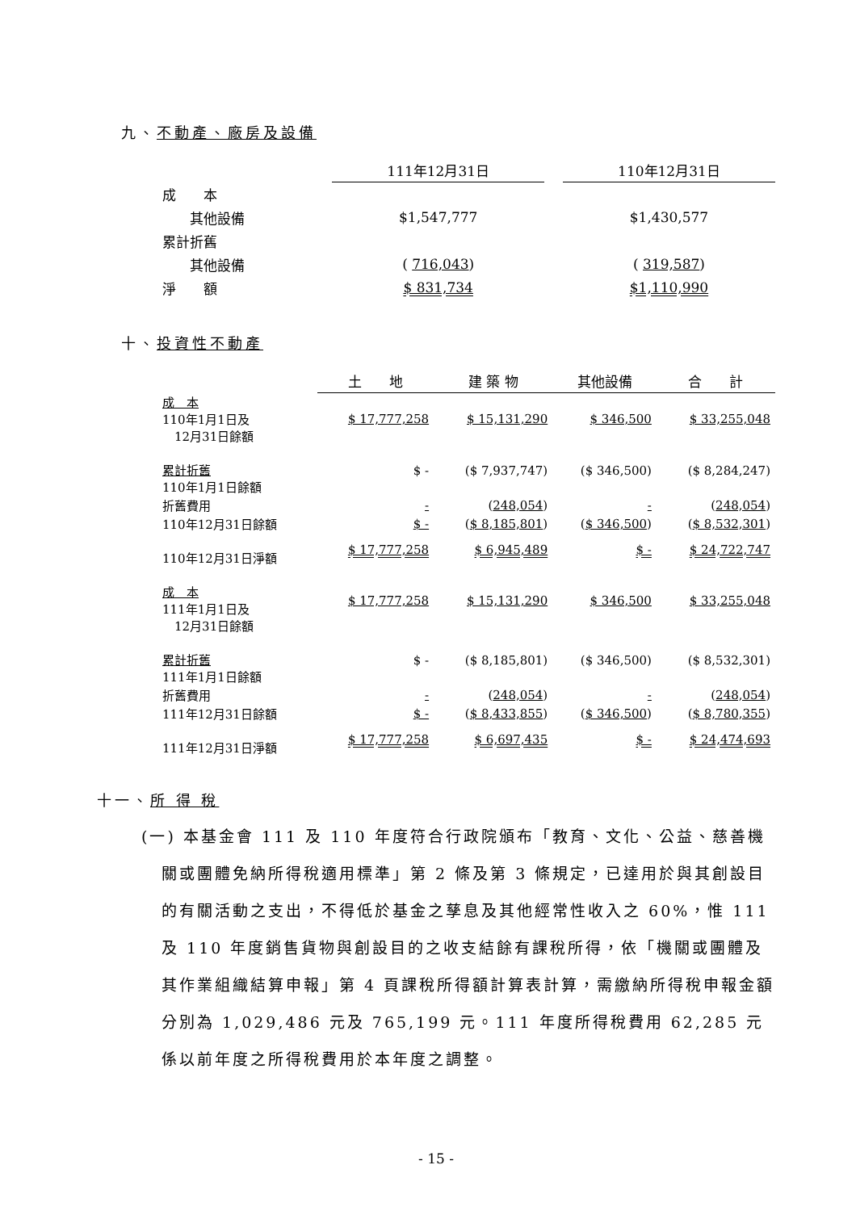九、不動產、廠房及設備
| | 111年12月31日 | | 110年12月31日 |
| 成 本 | | | |
| 其他設備 | $1,547,777 | | $1,430,577 |
| 累計折舊 | | | |
| 其他設備 | ( 716,043 ) | | ( 319,587 ) |
| 淨 額 | $ 831,734 | | $1,110,990 |
十、投資性不動產
| | 土 地 | 建 築 物 | 其他設備 | 合 計 |
| 成 本 110年1月1日及 12月31日餘額 | $ 17,777,258 | $ 15,131,290 | $ 346,500 | $ 33,255,048 |
| 累計折舊 110年1月1日餘額 | $ - | ($ 7,937,747) | ($ 346,500) | ($ 8,284,247) |
| 折舊費用 | - | ( 248,054 ) | - | ( 248,054 ) |
| 110年12月31日餘額 | $ - | ( $ 8,185,801 ) | ( $ 346,500 ) | ( $ 8,532,301 ) |
| 110年12月31日淨額 | $ 17,777,258 | $ 6,945,489 | $ - | $ 24,722,747 |
| 成 本 111年1月1日及 12月31日餘額 | $ 17,777,258 | $ 15,131,290 | $ 346,500 | $ 33,255,048 |
| 累計折舊 111年1月1日餘額 | $ - | ($ 8,185,801) | ($ 346,500) | ($ 8,532,301) |
| 折舊費用 | - | ( 248,054 ) | - | ( 248,054 ) |
| 111年12月31日餘額 | $ - | ( $ 8,433,855 ) | ( $ 346,500 ) | ( $ 8,780,355 ) |
| 111年12月31日淨額 | $ 17,777,258 | $ 6,697,435 | $ - | $ 24,474,693 |
十一、所 得 稅
(一) 本基金會 111 及 110 年度符合行政院頒布「教育、文化、公益、慈善機關或團體免納所得稅適用標準」第 2 條及第 3 條規定，已達用於與其創設目的有關活動之支出，不得低於基金之孳息及其他經常性收入之 60%，惟 111 及 110 年度銷售貨物與創設目的之收支結餘有課稅所得，依「機關或團體及其作業組織結算申報」第 4 頁課稅所得額計算表計算，需繳納所得稅申報金額分別為 1,029,486 元及 765,199 元。111 年度所得稅費用 62,285 元係以前年度之所得稅費用於本年度之調整。
- 15 -